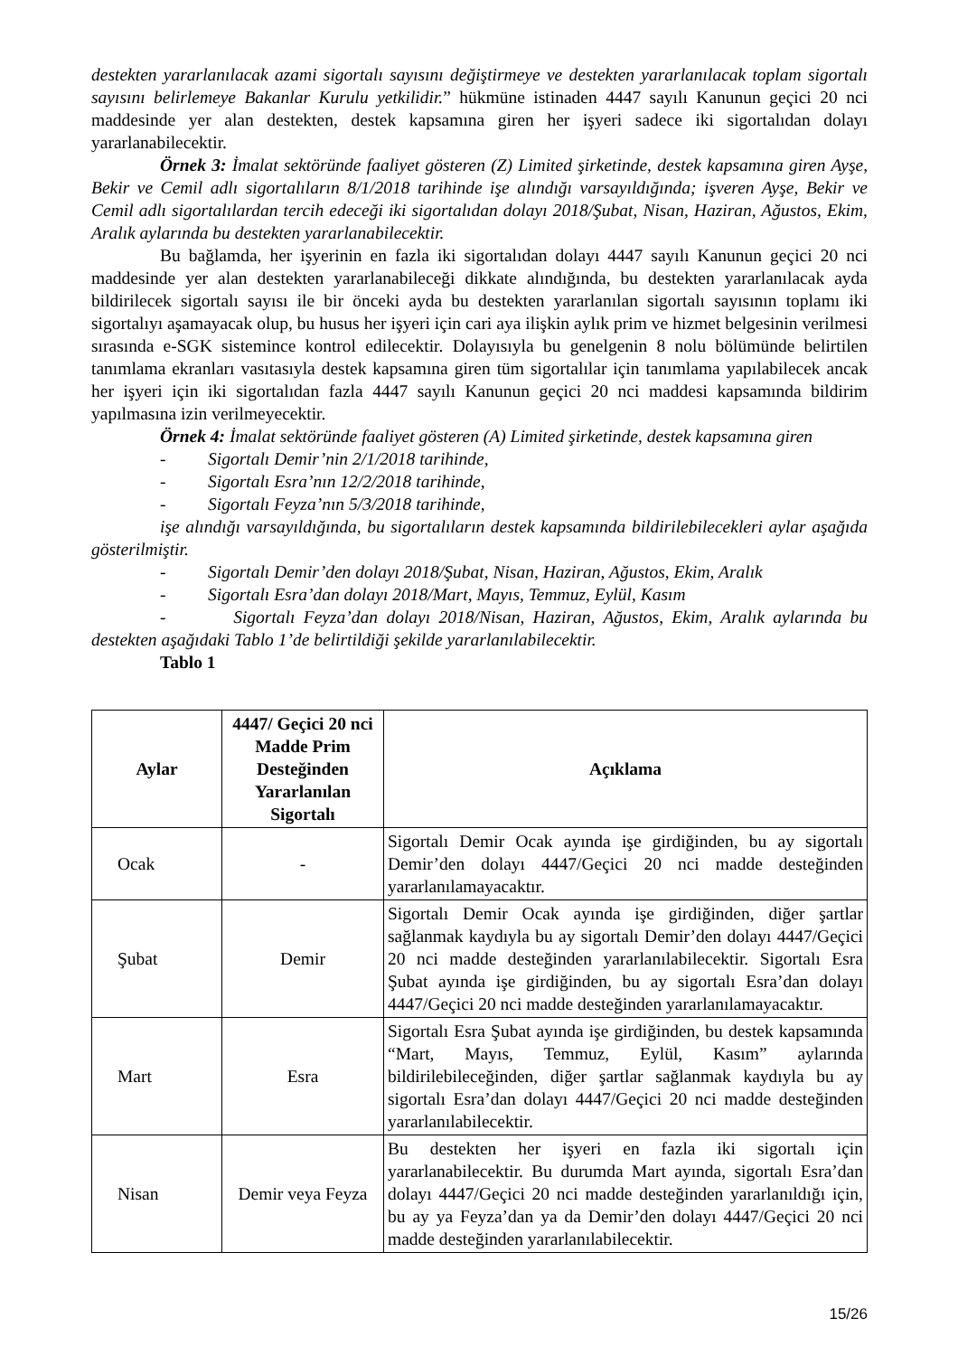destekten yararlanılacak azami sigortalı sayısını değiştirmeye ve destekten yararlanılacak toplam sigortalı sayısını belirlemeye Bakanlar Kurulu yetkilidir.” hükmüne istinaden 4447 sayılı Kanunun geçici 20 nci maddesinde yer alan destekten, destek kapsamına giren her işyeri sadece iki sigortalıdan dolayı yararlanabilecektir.
Örnek 3: İmalat sektöründe faaliyet gösteren (Z) Limited şirketinde, destek kapsamına giren Ayşe, Bekir ve Cemil adlı sigortalıların 8/1/2018 tarihinde işe alındığı varsayıldığında; işveren Ayşe, Bekir ve Cemil adlı sigortalılardan tercih edeceği iki sigortalıdan dolayı 2018/Şubat, Nisan, Haziran, Ağustos, Ekim, Aralık aylarında bu destekten yararlanabilecektir.
Bu bağlamda, her işyerinin en fazla iki sigortalıdan dolayı 4447 sayılı Kanunun geçici 20 nci maddesinde yer alan destekten yararlanabileceği dikkate alındığında, bu destekten yararlanılacak ayda bildirilecek sigortalı sayısı ile bir önceki ayda bu destekten yararlanılan sigortalı sayısının toplamı iki sigortalıyı aşamayacak olup, bu husus her işyeri için cari aya ilişkin aylık prim ve hizmet belgesinin verilmesi sırasında e-SGK sistemince kontrol edilecektir. Dolayısıyla bu genelgenin 8 nolu bölümünde belirtilen tanımlama ekranları vasıtasıyla destek kapsamına giren tüm sigortalılar için tanımlama yapılabilecek ancak her işyeri için iki sigortalıdan fazla 4447 sayılı Kanunun geçici 20 nci maddesi kapsamında bildirim yapılmasına izin verilmeyecektir.
Örnek 4: İmalat sektöründe faaliyet gösteren (A) Limited şirketinde, destek kapsamına giren
- Sigortalı Demir’nin 2/1/2018 tarihinde,
- Sigortalı Esra’nın 12/2/2018 tarihinde,
- Sigortalı Feyza’nın 5/3/2018 tarihinde,
işe alındığı varsayıldığında, bu sigortalıların destek kapsamında bildirilebilecekleri aylar aşağıda gösterilmiştir.
- Sigortalı Demir’den dolayı 2018/Şubat, Nisan, Haziran, Ağustos, Ekim, Aralık
- Sigortalı Esra’dan dolayı 2018/Mart, Mayıs, Temmuz, Eylül, Kasım
- Sigortalı Feyza’dan dolayı 2018/Nisan, Haziran, Ağustos, Ekim, Aralık aylarında bu destekten aşağıdaki Tablo 1’de belirtildiği şekilde yararlanılabilecektir.
Tablo 1
| Aylar | 4447/ Geçici 20 nci Madde Prim Desteğinden Yararlanılan Sigortalı | Açıklama |
| --- | --- | --- |
| Ocak | - | Sigortalı Demir Ocak ayında işe girdiğinden, bu ay sigortalı Demir’den dolayı 4447/Geçici 20 nci madde desteğinden yararlanılamayacaktır. |
| Şubat | Demir | Sigortalı Demir Ocak ayında işe girdiğinden, diğer şartlar sağlanmak kaydıyla bu ay sigortalı Demir’den dolayı 4447/Geçici 20 nci madde desteğinden yararlanılabilecektir. Sigortalı Esra Şubat ayında işe girdiğinden, bu ay sigortalı Esra’dan dolayı 4447/Geçici 20 nci madde desteğinden yararlanılamayacaktır. |
| Mart | Esra | Sigortalı Esra Şubat ayında işe girdiğinden, bu destek kapsamında “Mart, Mayıs, Temmuz, Eylül, Kasım” aylarında bildirilebileceğinden, diğer şartlar sağlanmak kaydıyla bu ay sigortalı Esra’dan dolayı 4447/Geçici 20 nci madde desteğinden yararlanılabilecektir. |
| Nisan | Demir veya Feyza | Bu destekten her işyeri en fazla iki sigortalı için yararlanabilecektir. Bu durumda Mart ayında, sigortalı Esra’dan dolayı 4447/Geçici 20 nci madde desteğinden yararlanıldığı için, bu ay ya Feyza’dan ya da Demir’den dolayı 4447/Geçici 20 nci madde desteğinden yararlanılabilecektir. |
15/26